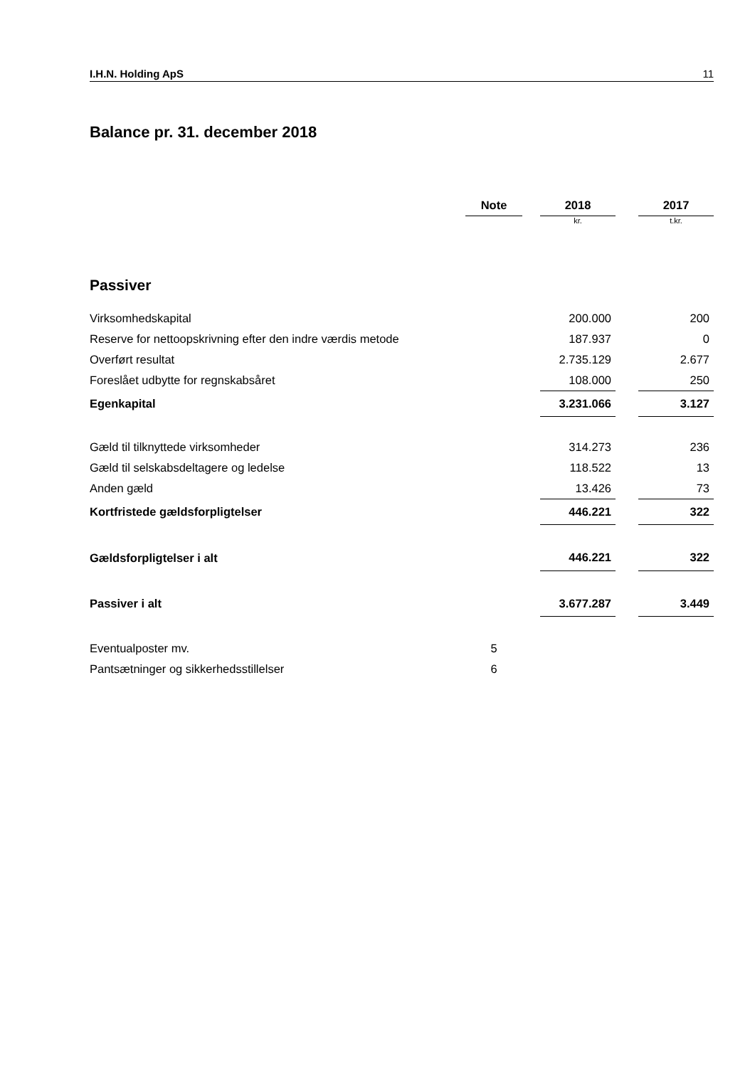I.H.N. Holding ApS 11
Balance pr. 31. december 2018
| | Note | | 2018 | | 2017 |
| --- | --- | --- | --- | --- | --- |
| | | | kr. | | t.kr. |
| Passiver | | | | | |
| Virksomhedskapital | | | 200.000 | | 200 |
| Reserve for nettoopskrivning efter den indre værdis metode | | | 187.937 | | 0 |
| Overført resultat | | | 2.735.129 | | 2.677 |
| Foreslået udbytte for regnskabsåret | | | 108.000 | | 250 |
| Egenkapital | | | 3.231.066 | | 3.127 |
| Gæld til tilknyttede virksomheder | | | 314.273 | | 236 |
| Gæld til selskabsdeltagere og ledelse | | | 118.522 | | 13 |
| Anden gæld | | | 13.426 | | 73 |
| Kortfristede gældsforpligtelser | | | 446.221 | | 322 |
| Gældsforpligtelser i alt | | | 446.221 | | 322 |
| Passiver i alt | | | 3.677.287 | | 3.449 |
| Eventualposter mv. | 5 | | | | |
| Pantsætninger og sikkerhedsstillelser | 6 | | | | |